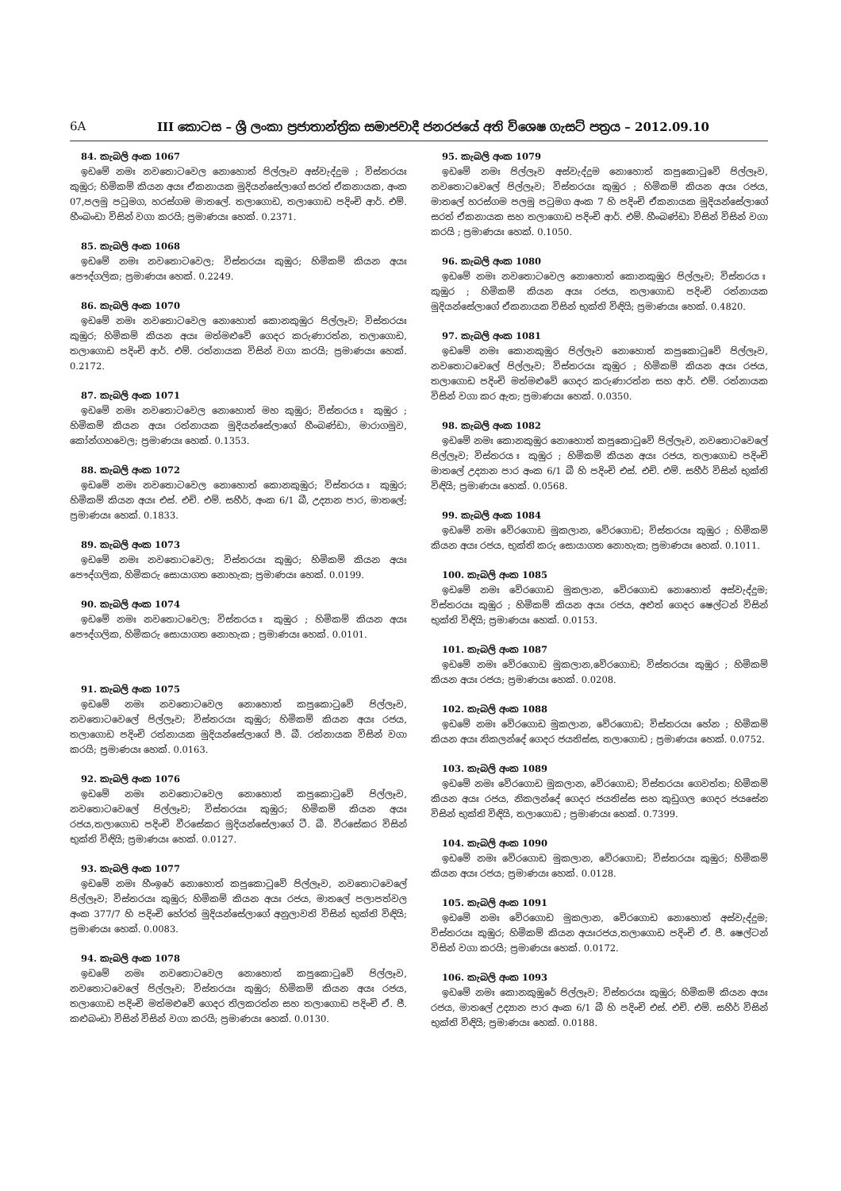6A III කොටස – ශ්‍රී ලංකා ප්‍රජාතාන්ත්‍රික සමාජවාදී ජනරජයේ අති විශෙෂ ගැසට් පත්‍රය – 2012.09.10
84. කැබලි අංක 1067
ඉඩමේ නමඃ නවතොටවෙල නොහොත් පිල්ලෑව අස්වැද්දුම ; විස්තරයඃ කුඹුර; හිමිකම් කියන අයඃ ඒකනායක මුදියන්සේලාගේ සරත් ඒකනායක, අංක 07,පලමු පටුමග, හරස්ගම මාතලේ. තලාගොඩ, තලාගොඩ පදිංචි ආර්. එම්. හීංබංඩා විසින් වගා කරයි; ප්‍රමාණයඃ හෙක්. 0.2371.
85. කැබලි අංක 1068
ඉඩමේ නමඃ නවතොටවෙල; විස්තරයඃ කුඹුර; හිමිකම් කියන අයඃ පෞද්ගලික; ප්‍රමාණයඃ හෙක්. 0.2249.
86. කැබලි අංක 1070
ඉඩමේ නමඃ නවතොටවෙල නොහොත් කොනකුඹුර පිල්ලෑව; විස්තරයඃ කුඹුර; හිමිකම් කියන අයඃ මත්මළුවේ ගෙදර කරුණාරත්න, තලාගොඩ, තලාගොඩ පදිංචි ආර්. එම්. රත්නායක විසින් වගා කරයි; ප්‍රමාණයඃ හෙක්. 0.2172.
87. කැබලි අංක 1071
ඉඩමේ නමඃ නවතොටවෙල නොහොත් මහ කුඹුර; විස්තරය ඃ කුඹුර ; හිමිකම් කියන අයඃ රත්නායක මුදියන්සේලාගේ හීංබණ්ඩා, මාරාගමුව, කෝන්ගහවෙල; ප්‍රමාණයඃ හෙක්. 0.1353.
88. කැබලි අංක 1072
ඉඩමේ නමඃ නවතොටවෙල නොහොත් කොනකුඹුර; විස්තරය ඃ කුඹුර; හිමිකම් කියන අයඃ එස්. එච්. එම්. සහීර්, අංක 6/1 බී, උද්‍යාන පාර, මාතලේ; ප්‍රමාණයඃ හෙක්. 0.1833.
89. කැබලි අංක 1073
ඉඩමේ නමඃ නවතොටවෙල; විස්තරයඃ කුඹුර; හිමිකම් කියන අයඃ පෞද්ගලික, හිමිකරු සොයාගත නොහැක; ප්‍රමාණයඃ හෙක්. 0.0199.
90. කැබලි අංක 1074
ඉඩමේ නමඃ නවතොටවෙල; විස්තරය ඃ කුඹුර ; හිමිකම් කියන අයඃ පෞද්ගලික, හිමිකරු සොයාගත නොහැක ; ප්‍රමාණයඃ හෙක්. 0.0101.
91. කැබලි අංක 1075
ඉඩමේ නමඃ නවතොටවෙල නොහොත් කපුකොටුවේ පිල්ලෑව, නවතොටවෙලේ පිල්ලෑව; විස්තරයඃ කුඹුර; හිමිකම් කියන අයඃ රජය, තලාගොඩ පදිංචි රත්නායක මුදියන්සේලාගේ පී. බී. රත්නායක විසින් වගා කරයි; ප්‍රමාණයඃ හෙක්. 0.0163.
92. කැබලි අංක 1076
ඉඩමේ නමඃ නවතොටවෙල නොහොත් කපුකොටුවේ පිල්ලෑව, නවතොටවෙලේ පිල්ලෑව; විස්තරයඃ කුඹුර; හිමිකම් කියන අයඃ රජය,තලාගොඩ පදිංචි වීරසේකර මුදියන්සේලාගේ ටී. බී. වීරසේකර විසින් භුක්ති විඳියි; ප්‍රමාණයඃ හෙක්. 0.0127.
93. කැබලි අංක 1077
ඉඩමේ නමඃ හීංඉරේ නොහොත් කපුකොටුවේ පිල්ලෑව, නවතොටවෙලේ පිල්ලෑව; විස්තරයඃ කුඹුර; හිමිකම් කියන අයඃ රජය, මාතලේ පලාපත්වල අංක 377/7 හි පදිංචි හේරත් මුදියන්සේලාගේ අනුලාවති විසින් භුක්ති විඳියි; ප්‍රමාණයඃ හෙක්. 0.0083.
94. කැබලි අංක 1078
ඉඩමේ නමඃ නවතොටවෙල නොහොත් කපුකොටුවේ පිල්ලෑව, නවතොටවෙලේ පිල්ලෑව; විස්තරයඃ කුඹුර; හිමිකම් කියන අයඃ රජය, තලාගොඩ පදිංචි මත්මළුවේ ගෙදර තිලකරත්න සහ තලාගොඩ පදිංචි ඒ. ජී. කළුබංඩා විසින් විසින් වගා කරයි; ප්‍රමාණයඃ හෙක්. 0.0130.
95. කැබලි අංක 1079
ඉඩමේ නමඃ පිල්ලෑව අස්වැද්දුම නොහොත් කපුකොටුවේ පිල්ලෑව, නවතොටවෙලේ පිල්ලෑව; විස්තරයඃ කුඹුර ; හිමිකම් කියන අයඃ රජය, මාතලේ හරස්ගම පලමු පටුමග අංක 7 හි පදිංචි ඒකනායක මුදියන්සේලාගේ සරත් ඒකනායක සහ තලාගොඩ පදිංචි ආර්. එම්. හීංබණ්ඩා විසින් විසින් වගා කරයි ; ප්‍රමාණයඃ හෙක්. 0.1050.
96. කැබලි අංක 1080
ඉඩමේ නමඃ නවතොටවෙල නොහොත් කොනකුඹුර පිල්ලෑව; විස්තරය ඃ කුඹුර ; හිමිකම් කියන අයඃ රජය, තලාගොඩ පදිංචි රත්නායක මුදියන්සේලාගේ ඒකනායක විසින් භුක්ති විඳියි; ප්‍රමාණයඃ හෙක්. 0.4820.
97. කැබලි අංක 1081
ඉඩමේ නමඃ කොනකුඹුර පිල්ලෑව නොහොත් කපුකොටුවේ පිල්ලෑව, නවතොටවෙලේ පිල්ලෑව; විස්තරයඃ කුඹුර ; හිමිකම් කියන අයඃ රජය, තලාගොඩ පදිංචි මත්මළුවේ ගෙදර කරුණාරත්න සහ ආර්. එම්. රත්නායක විසින් වගා කර ඇත; ප්‍රමාණයඃ හෙක්. 0.0350.
98. කැබලි අංක 1082
ඉඩමේ නමඃ කොනකුඹුර නොහොත් කපුකොටුවේ පිල්ලෑව, නවතොටවෙලේ පිල්ලෑව; විස්තරය ඃ කුඹුර ; හිමිකම් කියන අයඃ රජය, තලාගොඩ පදිංචි මාතලේ උද්‍යාන පාර අංක 6/1 බී හි පදිංචි එස්. එච්. එම්. සහීර් විසින් භුක්ති විඳියි; ප්‍රමාණයඃ හෙක්. 0.0568.
99. කැබලි අංක 1084
ඉඩමේ නමඃ වේරගොඩ මුකලාන, වේරගොඩ; විස්තරයඃ කුඹුර ; හිමිකම් කියන අයඃ රජය, භුක්ති කරු සොයාගත නොහැක; ප්‍රමාණයඃ හෙක්. 0.1011.
100. කැබලි අංක 1085
ඉඩමේ නමඃ වේරගොඩ මුකලාන, වේරගොඩ නොහොත් අස්වැද්දුම; විස්තරයඃ කුඹුර ; හිමිකම් කියන අයඃ රජය, අළුත් ගෙදර ෂෙල්ටන් විසින් භුක්ති විඳියි; ප්‍රමාණයඃ හෙක්. 0.0153.
101. කැබලි අංක 1087
ඉඩමේ නමඃ වේරගොඩ මුකලාන,වේරගොඩ; විස්තරයඃ කුඹුර ; හිමිකම් කියන අයඃ රජය; ප්‍රමාණයඃ හෙක්. 0.0208.
102. කැබලි අංක 1088
ඉඩමේ නමඃ වේරගොඩ මුකලාන, වේරගොඩ; විස්තරයඃ හේන ; හිමිකම් කියන අයඃ නිකලන්දේ ගෙදර ජයතිස්ස, තලාගොඩ ; ප්‍රමාණයඃ හෙක්. 0.0752.
103. කැබලි අංක 1089
ඉඩමේ නමඃ වේරගොඩ මුකලාන, වේරගොඩ; විස්තරයඃ ගෙවත්ත; හිමිකම් කියන අයඃ රජය, නිකලන්දේ ගෙදර ජයතිස්ස සහ කුඩුගල ගෙදර ජයසේන විසින් භුක්ති විඳියි, තලාගොඩ ; ප්‍රමාණයඃ හෙක්. 0.7399.
104. කැබලි අංක 1090
ඉඩමේ නමඃ වේරගොඩ මුකලාන, වේරගොඩ; විස්තරයඃ කුඹුර; හිමිකම් කියන අයඃ රජය; ප්‍රමාණයඃ හෙක්. 0.0128.
105. කැබලි අංක 1091
ඉඩමේ නමඃ වේරගොඩ මුකලාන, වේරගොඩ නොහොත් අස්වැද්දුම; විස්තරයඃ කුඹුර; හිමිකම් කියන අයඃරජය,තලාගොඩ පදිංචි ඒ. ජී. ෂෙල්ටන් විසින් වගා කරයි; ප්‍රමාණයඃ හෙක්. 0.0172.
106. කැබලි අංක 1093
ඉඩමේ නමඃ කොනකුඹුරේ පිල්ලෑව; විස්තරයඃ කුඹුර; හිමිකම් කියන අයඃ රජය, මාතලේ උද්‍යාන පාර අංක 6/1 බී හි පදිංචි එස්. එච්. එම්. සහීර් විසින් භුක්ති විඳියි; ප්‍රමාණයඃ හෙක්. 0.0188.